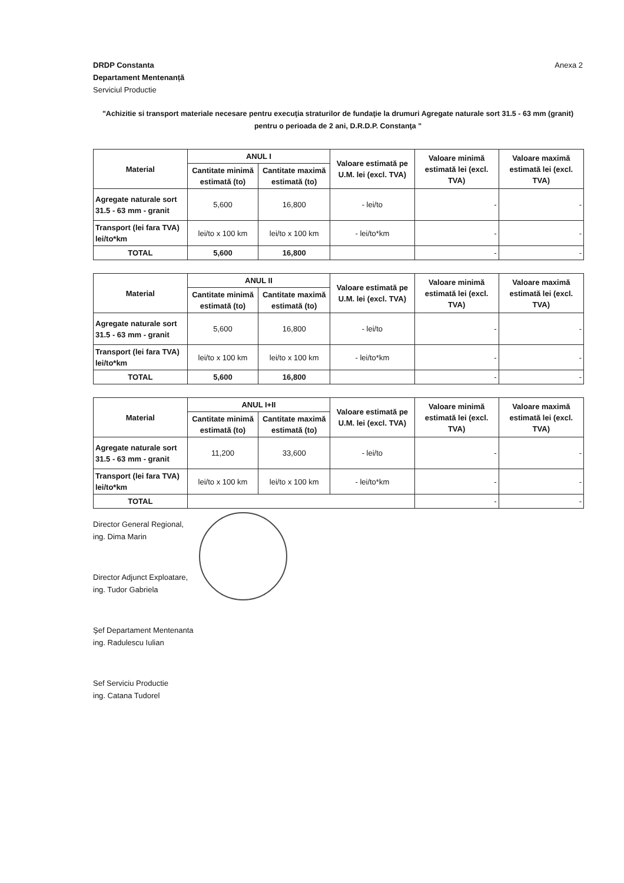DRDP Constanta
Departament Mentenanță
Serviciul Productie
Anexa 2
"Achizitie si transport materiale necesare pentru execuţia straturilor de fundaţie la drumuri Agregate naturale sort 31.5 - 63 mm (granit) pentru o perioada de 2 ani, D.R.D.P. Constanţa "
| Material | ANUL I | | Valoare estimată pe U.M. lei (excl. TVA) | Valoare minimă estimată lei (excl. TVA) | Valoare maximă estimată lei (excl. TVA) |
| --- | --- | --- | --- | --- | --- |
| | Cantitate minimă estimată (to) | Cantitate maximă estimată (to) | | | |
| Agregate naturale sort 31.5 - 63 mm - granit | 5,600 | 16,800 | - lei/to | - | - |
| Transport (lei fara TVA) lei/to*km | lei/to x 100 km | lei/to x 100 km | - lei/to*km | - | - |
| TOTAL | 5,600 | 16,800 | | - | - |
| Material | ANUL II | | Valoare estimată pe U.M. lei (excl. TVA) | Valoare minimă estimată lei (excl. TVA) | Valoare maximă estimată lei (excl. TVA) |
| --- | --- | --- | --- | --- | --- |
| | Cantitate minimă estimată (to) | Cantitate maximă estimată (to) | | | |
| Agregate naturale sort 31.5 - 63 mm - granit | 5,600 | 16,800 | - lei/to | - | - |
| Transport (lei fara TVA) lei/to*km | lei/to x 100 km | lei/to x 100 km | - lei/to*km | - | - |
| TOTAL | 5,600 | 16,800 | | - | - |
| Material | ANUL I+II | | Valoare estimată pe U.M. lei (excl. TVA) | Valoare minimă estimată lei (excl. TVA) | Valoare maximă estimată lei (excl. TVA) |
| --- | --- | --- | --- | --- | --- |
| | Cantitate minimă estimată (to) | Cantitate maximă estimată (to) | | | |
| Agregate naturale sort 31.5 - 63 mm - granit | 11,200 | 33,600 | - lei/to | - | - |
| Transport (lei fara TVA) lei/to*km | lei/to x 100 km | lei/to x 100 km | - lei/to*km | - | - |
| TOTAL | | | | - | - |
Director General Regional,
ing. Dima Marin
Director Adjunct Exploatare,
ing. Tudor Gabriela
Şef Departament Mentenanta
ing. Radulescu Iulian
Sef Serviciu Productie
ing. Catana Tudorel